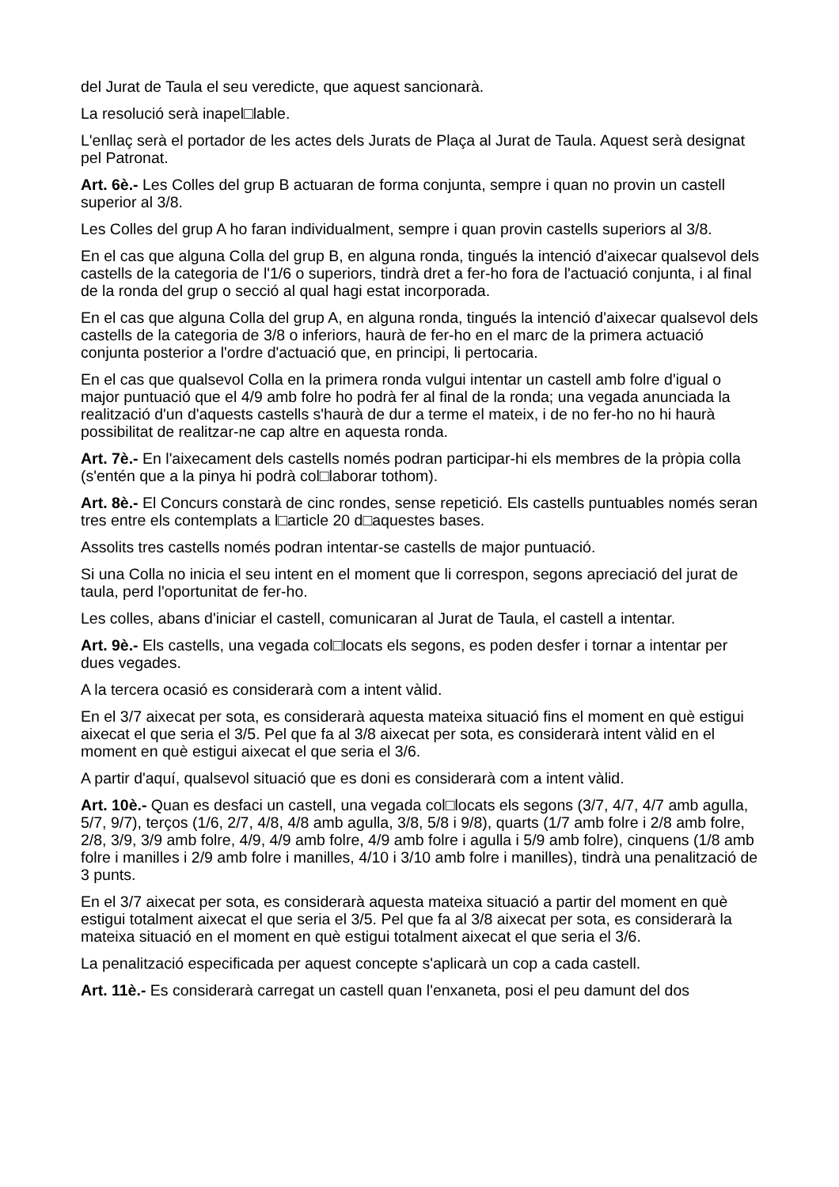del Jurat de Taula el seu veredicte, que aquest sancionarà.
La resolució serà inapel□lable.
L'enllaç serà el portador de les actes dels Jurats de Plaça al Jurat de Taula. Aquest serà designat pel Patronat.
Art. 6è.- Les Colles del grup B actuaran de forma conjunta, sempre i quan no provin un castell superior al 3/8.
Les Colles del grup A ho faran individualment, sempre i quan provin castells superiors al 3/8.
En el cas que alguna Colla del grup B, en alguna ronda, tingués la intenció d'aixecar qualsevol dels castells de la categoria de l'1/6 o superiors, tindrà dret a fer-ho fora de l'actuació conjunta, i al final de la ronda del grup o secció al qual hagi estat incorporada.
En el cas que alguna Colla del grup A, en alguna ronda, tingués la intenció d'aixecar qualsevol dels castells de la categoria de 3/8 o inferiors, haurà de fer-ho en el marc de la primera actuació conjunta posterior a l'ordre d'actuació que, en principi, li pertocaria.
En el cas que qualsevol Colla en la primera ronda vulgui intentar un castell amb folre d'igual o major puntuació que el 4/9 amb folre ho podrà fer al final de la ronda; una vegada anunciada la realització d'un d'aquests castells s'haurà de dur a terme el mateix, i de no fer-ho no hi haurà possibilitat de realitzar-ne cap altre en aquesta ronda.
Art. 7è.- En l'aixecament dels castells només podran participar-hi els membres de la pròpia colla (s'entén que a la pinya hi podrà col□laborar tothom).
Art. 8è.- El Concurs constarà de cinc rondes, sense repetició. Els castells puntuables només seran tres entre els contemplats a l□article 20 d□aquestes bases.
Assolits tres castells només podran intentar-se castells de major puntuació.
Si una Colla no inicia el seu intent en el moment que li correspon, segons apreciació del jurat de taula, perd l'oportunitat de fer-ho.
Les colles, abans d'iniciar el castell, comunicaran al Jurat de Taula, el castell a intentar.
Art. 9è.- Els castells, una vegada col□locats els segons, es poden desfer i tornar a intentar per dues vegades.
A la tercera ocasió es considerarà com a intent vàlid.
En el 3/7 aixecat per sota, es considerarà aquesta mateixa situació fins el moment en què estigui aixecat el que seria el 3/5. Pel que fa al 3/8 aixecat per sota, es considerarà intent vàlid en el moment en què estigui aixecat el que seria el 3/6.
A partir d'aquí, qualsevol situació que es doni es considerarà com a intent vàlid.
Art. 10è.- Quan es desfaci un castell, una vegada col□locats els segons (3/7, 4/7, 4/7 amb agulla, 5/7, 9/7), terços (1/6, 2/7, 4/8, 4/8 amb agulla, 3/8, 5/8 i 9/8), quarts (1/7 amb folre i 2/8 amb folre, 2/8, 3/9, 3/9 amb folre, 4/9, 4/9 amb folre, 4/9 amb folre i agulla i 5/9 amb folre), cinquens (1/8 amb folre i manilles i 2/9 amb folre i manilles, 4/10 i 3/10 amb folre i manilles), tindrà una penalització de 3 punts.
En el 3/7 aixecat per sota, es considerarà aquesta mateixa situació a partir del moment en què estigui totalment aixecat el que seria el 3/5. Pel que fa al 3/8 aixecat per sota, es considerarà la mateixa situació en el moment en què estigui totalment aixecat el que seria el 3/6.
La penalització especificada per aquest concepte s'aplicarà un cop a cada castell.
Art. 11è.- Es considerarà carregat un castell quan l'enxaneta, posi el peu damunt del dos